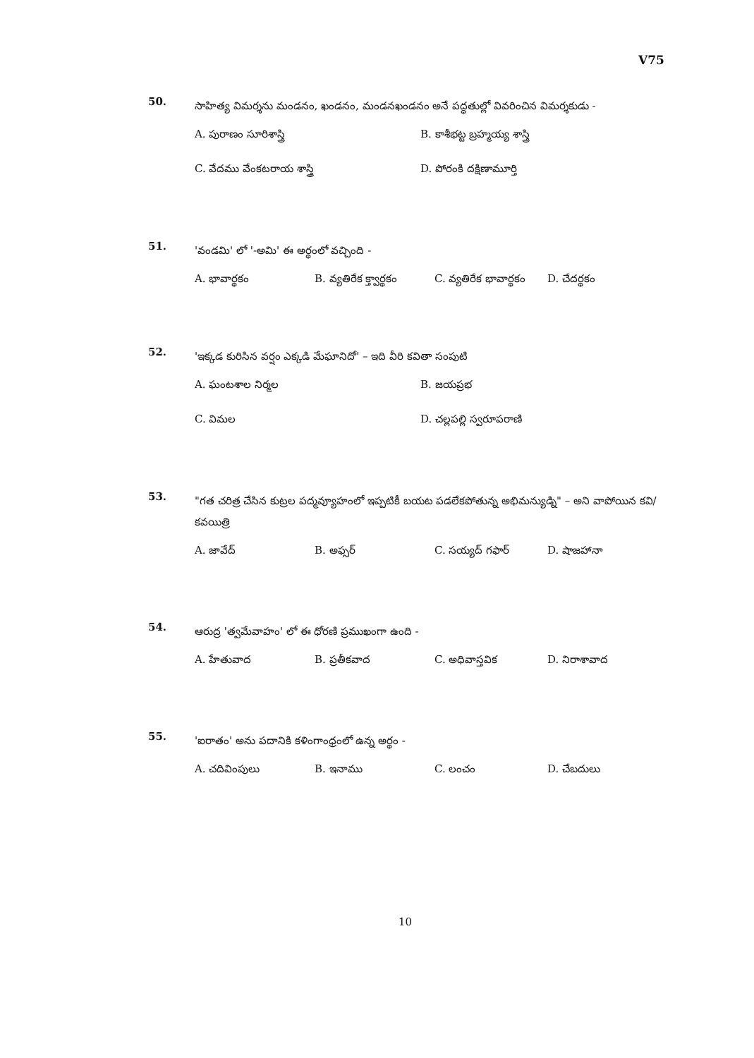V75
50. సాహిత్య విమర్శను మండనం, ఖండనం, మండనఖండనం అనే పద్ధతుల్లో వివరించిన విమర్శకుడు -
A. పురాణం సూరిశాస్త్రి B. కాశీభట్ట బ్రహ్మయ్య శాస్త్రి C. వేదము వేంకటరాయ శాస్త్రి D. పోరంకి దక్షిణామూర్తి
51. 'వండమి' లో '-అమి' ఈ అర్థంలో వచ్చింది -
A. భావార్థకం B. వ్యతిరేక క్త్వార్థకం C. వ్యతిరేక భావార్థకం D. చేదర్థకం
52. 'ఇక్కడ కురిసిన వర్షం ఎక్కడి మేఘానిదో' – ఇది వీరి కవితా సంపుటి
A. ఘంటశాల నిర్మల B. జయప్రభ C. విమల D. చల్లపల్లి స్వరూపరాణి
53. "గత చరిత్ర చేసిన కుట్రల పద్మవ్యూహంలో ఇప్పటికీ బయట పడలేకపోతున్న అభిమన్యుడ్ని" – అని వాపోయిన కవి/కవయిత్రి
A. జావేద్ B. అఫ్సర్ C. సయ్యద్ గఫార్ D. షాజహానా
54. ఆరుద్ర 'త్వమేవాహం' లో ఈ ధోరణి ప్రముఖంగా ఉంది -
A. హేతువాద B. ప్రతీకవాద C. అధివాస్తవిక D. నిరాశావాద
55. 'ఐరాతం' అను పదానికి కళింగాంధ్రంలో ఉన్న అర్థం -
A. చదివింపులు B. ఇనాము C. లంచం D. చేబదులు
10